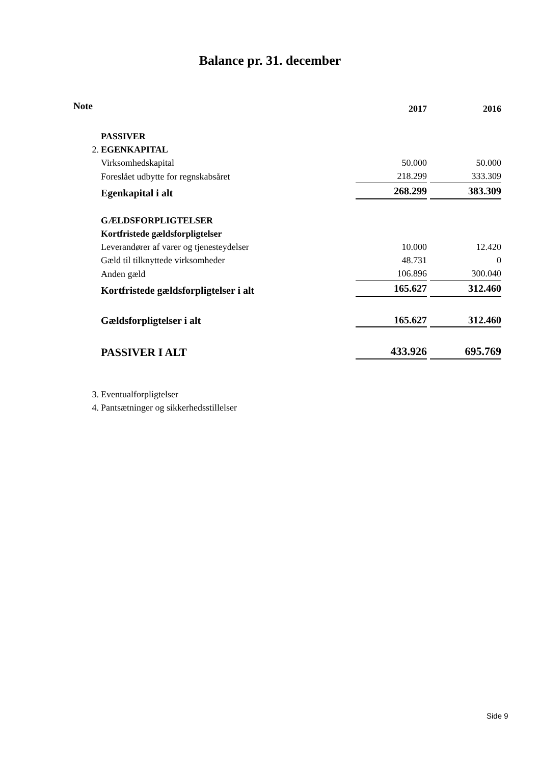Balance pr. 31. december
| Note | | 2017 | | 2016 |
| --- | --- | --- | --- | --- |
| | PASSIVER | | | |
| 2. | EGENKAPITAL | | | |
| | Virksomhedskapital | 50.000 | | 50.000 |
| | Foreslået udbytte for regnskabsåret | 218.299 | | 333.309 |
| | Egenkapital i alt | 268.299 | | 383.309 |
| | GÆLDSFORPLIGTELSER | | | |
| | Kortfristede gældsforpligtelser | | | |
| | Leverandører af varer og tjenesteydelser | 10.000 | | 12.420 |
| | Gæld til tilknyttede virksomheder | 48.731 | | 0 |
| | Anden gæld | 106.896 | | 300.040 |
| | Kortfristede gældsforpligtelser i alt | 165.627 | | 312.460 |
| | Gældsforpligtelser i alt | 165.627 | | 312.460 |
| | PASSIVER I ALT | 433.926 | | 695.769 |
| 3. | Eventualforpligtelser | | | |
| 4. | Pantsætninger og sikkerhedsstillelser | | | |
Side 9